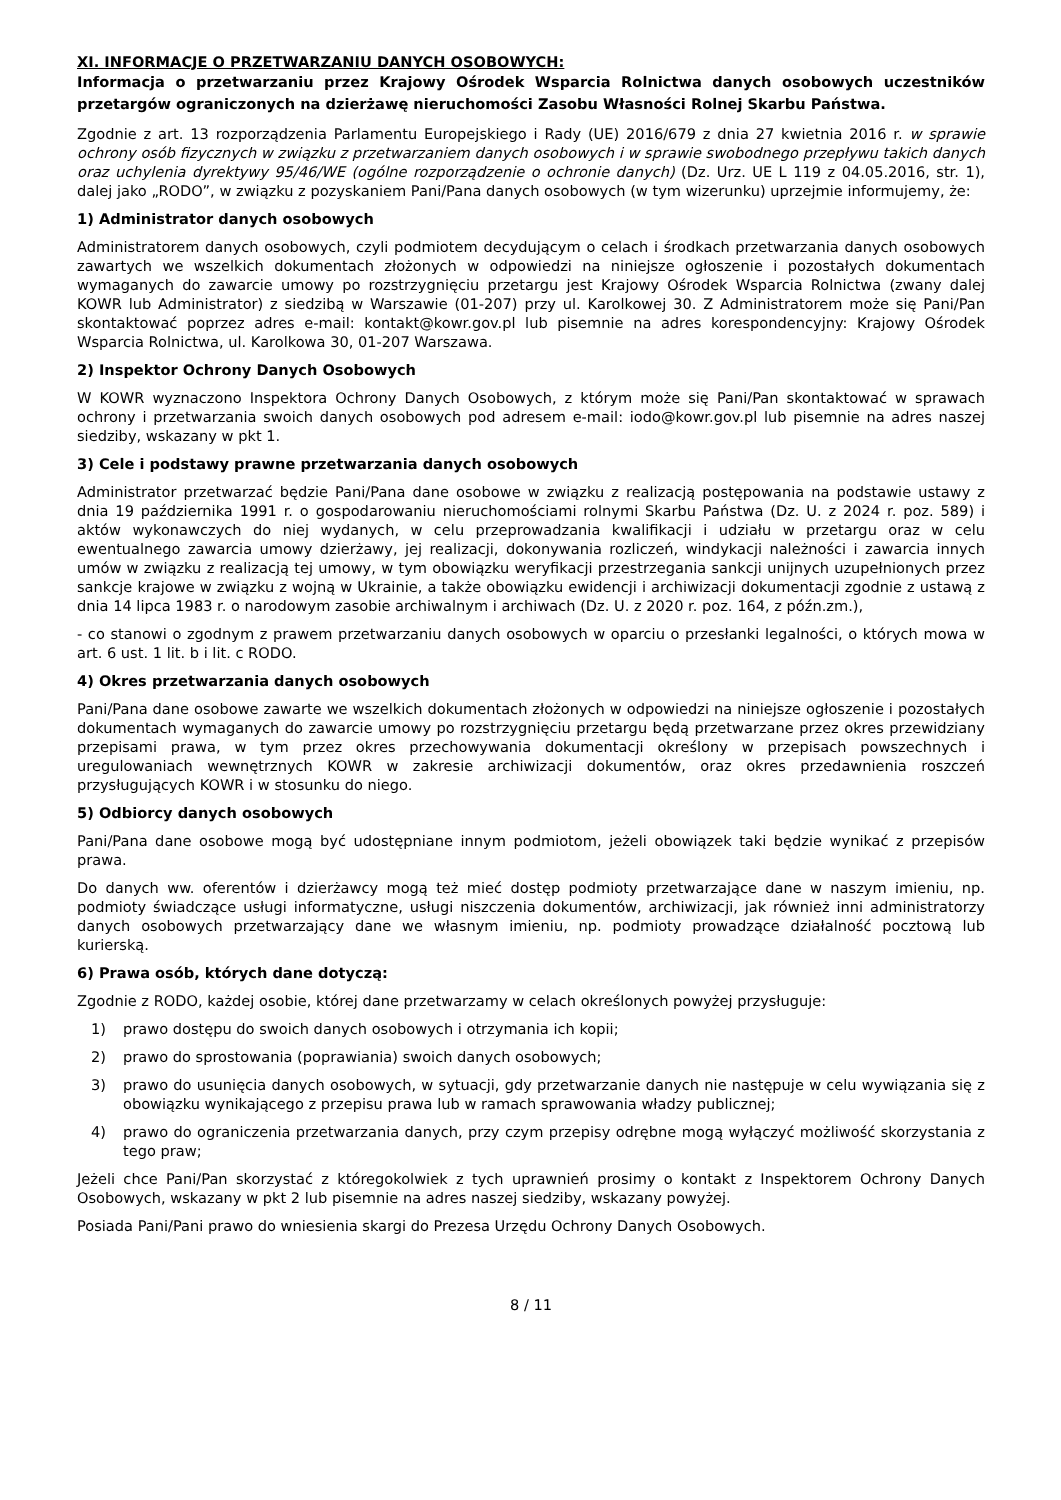XI. INFORMACJE O PRZETWARZANIU DANYCH OSOBOWYCH:
Informacja o przetwarzaniu przez Krajowy Ośrodek Wsparcia Rolnictwa danych osobowych uczestników przetargów ograniczonych na dzierżawę nieruchomości Zasobu Własności Rolnej Skarbu Państwa.
Zgodnie z art. 13 rozporządzenia Parlamentu Europejskiego i Rady (UE) 2016/679 z dnia 27 kwietnia 2016 r. w sprawie ochrony osób fizycznych w związku z przetwarzaniem danych osobowych i w sprawie swobodnego przepływu takich danych oraz uchylenia dyrektywy 95/46/WE (ogólne rozporządzenie o ochronie danych) (Dz. Urz. UE L 119 z 04.05.2016, str. 1), dalej jako „RODO”, w związku z pozyskaniem Pani/Pana danych osobowych (w tym wizerunku) uprzejmie informujemy, że:
1) Administrator danych osobowych
Administratorem danych osobowych, czyli podmiotem decydującym o celach i środkach przetwarzania danych osobowych zawartych we wszelkich dokumentach złożonych w odpowiedzi na niniejsze ogłoszenie i pozostałych dokumentach wymaganych do zawarcie umowy po rozstrzygnięciu przetargu jest Krajowy Ośrodek Wsparcia Rolnictwa (zwany dalej KOWR lub Administrator) z siedzibą w Warszawie (01-207) przy ul. Karolkowej 30. Z Administratorem może się Pani/Pan skontaktować poprzez adres e-mail: kontakt@kowr.gov.pl lub pisemnie na adres korespondencyjny: Krajowy Ośrodek Wsparcia Rolnictwa, ul. Karolkowa 30, 01-207 Warszawa.
2) Inspektor Ochrony Danych Osobowych
W KOWR wyznaczono Inspektora Ochrony Danych Osobowych, z którym może się Pani/Pan skontaktować w sprawach ochrony i przetwarzania swoich danych osobowych pod adresem e-mail: iodo@kowr.gov.pl lub pisemnie na adres naszej siedziby, wskazany w pkt 1.
3) Cele i podstawy prawne przetwarzania danych osobowych
Administrator przetwarzać będzie Pani/Pana dane osobowe w związku z realizacją postępowania na podstawie ustawy z dnia 19 października 1991 r. o gospodarowaniu nieruchomościami rolnymi Skarbu Państwa (Dz. U. z 2024 r. poz. 589) i aktów wykonawczych do niej wydanych, w celu przeprowadzania kwalifikacji i udziału w przetargu oraz w celu ewentualnego zawarcia umowy dzierżawy, jej realizacji, dokonywania rozliczeń, windykacji należności i zawarcia innych umów w związku z realizacją tej umowy, w tym obowiązku weryfikacji przestrzegania sankcji unijnych uzupełnionych przez sankcje krajowe w związku z wojną w Ukrainie, a także obowiązku ewidencji i archiwizacji dokumentacji zgodnie z ustawą z dnia 14 lipca 1983 r. o narodowym zasobie archiwalnym i archiwach (Dz. U. z 2020 r. poz. 164, z późn.zm.),
- co stanowi o zgodnym z prawem przetwarzaniu danych osobowych w oparciu o przesłanki legalności, o których mowa w art. 6 ust. 1 lit. b i lit. c RODO.
4) Okres przetwarzania danych osobowych
Pani/Pana dane osobowe zawarte we wszelkich dokumentach złożonych w odpowiedzi na niniejsze ogłoszenie i pozostałych dokumentach wymaganych do zawarcie umowy po rozstrzygnięciu przetargu będą przetwarzane przez okres przewidziany przepisami prawa, w tym przez okres przechowywania dokumentacji określony w przepisach powszechnych i uregulowaniach wewnętrznych KOWR w zakresie archiwizacji dokumentów, oraz okres przedawnienia roszczeń przysługujących KOWR i w stosunku do niego.
5) Odbiorcy danych osobowych
Pani/Pana dane osobowe mogą być udostępniane innym podmiotom, jeżeli obowiązek taki będzie wynikać z przepisów prawa.
Do danych ww. oferentów i dzierżawcy mogą też mieć dostęp podmioty przetwarzające dane w naszym imieniu, np. podmioty świadczące usługi informatyczne, usługi niszczenia dokumentów, archiwizacji, jak również inni administratorzy danych osobowych przetwarzający dane we własnym imieniu, np. podmioty prowadzące działalność pocztową lub kurierską.
6) Prawa osób, których dane dotyczą:
Zgodnie z RODO, każdej osobie, której dane przetwarzamy w celach określonych powyżej przysługuje:
1) prawo dostępu do swoich danych osobowych i otrzymania ich kopii;
2) prawo do sprostowania (poprawiania) swoich danych osobowych;
3) prawo do usunięcia danych osobowych, w sytuacji, gdy przetwarzanie danych nie następuje w celu wywiązania się z obowiązku wynikającego z przepisu prawa lub w ramach sprawowania władzy publicznej;
4) prawo do ograniczenia przetwarzania danych, przy czym przepisy odrębne mogą wyłączyć możliwość skorzystania z tego praw;
Jeżeli chce Pani/Pan skorzystać z któregokolwiek z tych uprawnień prosimy o kontakt z Inspektorem Ochrony Danych Osobowych, wskazany w pkt 2 lub pisemnie na adres naszej siedziby, wskazany powyżej.
Posiada Pani/Pani prawo do wniesienia skargi do Prezesa Urzędu Ochrony Danych Osobowych.
8 / 11